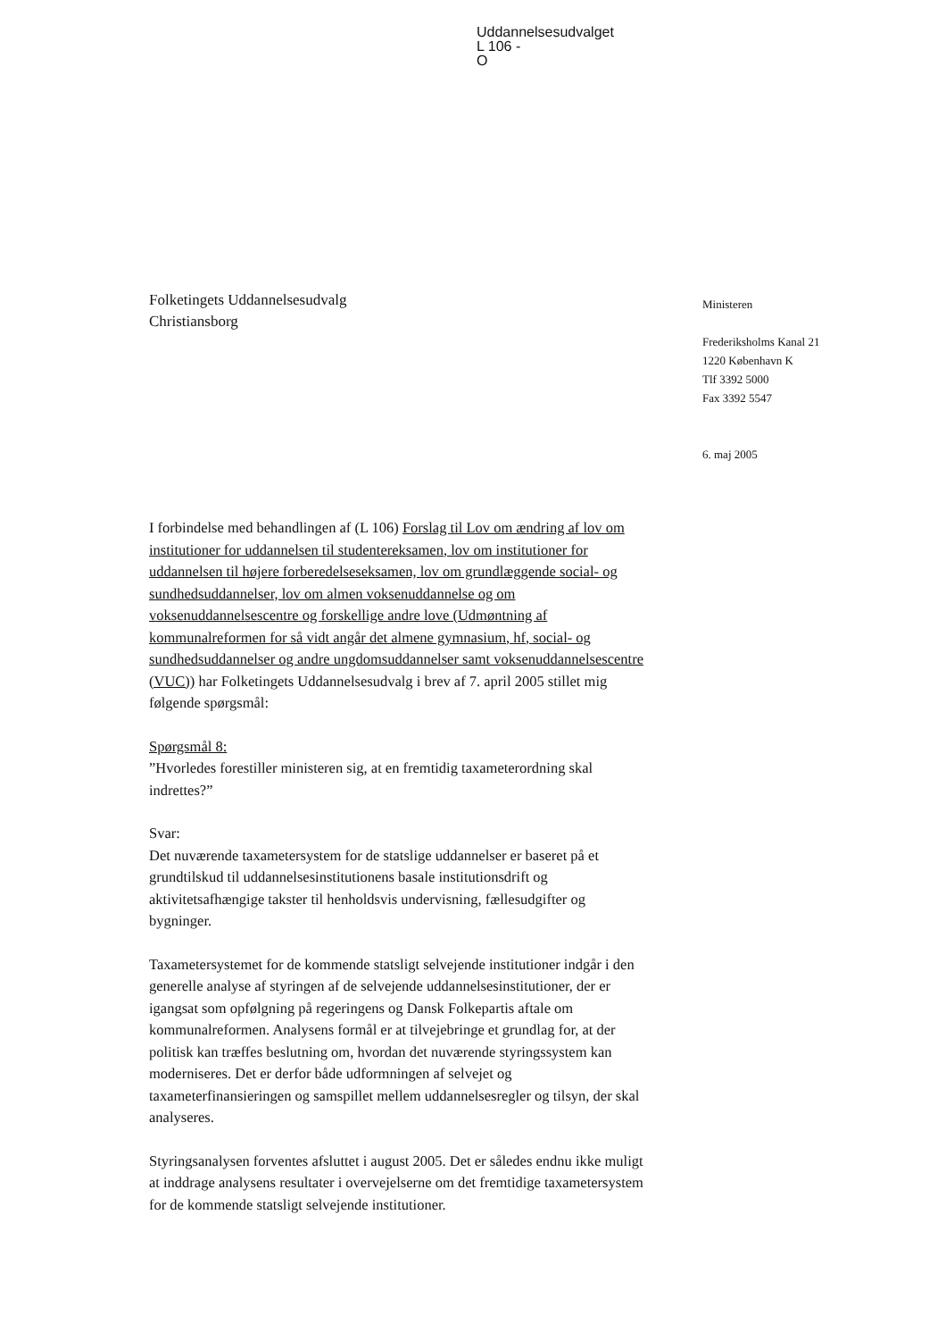Uddannelsesudvalget
L 106 -
O
Folketingets Uddannelsesudvalg
Christiansborg
Ministeren
Frederiksholms Kanal 21
1220 København K
Tlf 3392 5000
Fax 3392 5547
6. maj 2005
I forbindelse med behandlingen af (L 106) Forslag til Lov om ændring af lov om institutioner for uddannelsen til studentereksamen, lov om institutioner for uddannelsen til højere forberedelseseksamen, lov om grundlæggende social- og sundhedsuddannelser, lov om almen voksenuddannelse og om voksenuddannelsescentre og forskellige andre love (Udmøntning af kommunalreformen for så vidt angår det almene gymnasium, hf, social- og sundhedsuddannelser og andre ungdomsuddannelser samt voksenuddannelsescentre (VUC)) har Folketingets Uddannelsesudvalg i brev af 7. april 2005 stillet mig følgende spørgsmål:
Spørgsmål 8:
”Hvorledes forestiller ministeren sig, at en fremtidig taxameterordning skal indrettes?”
Svar:
Det nuværende taxametersystem for de statslige uddannelser er baseret på et grundtilskud til uddannelsesinstitutionens basale institutionsdrift og aktivitetsafhængige takster til henholdsvis undervisning, fællesudgifter og bygninger.
Taxametersystemet for de kommende statsligt selvejende institutioner indgår i den generelle analyse af styringen af de selvejende uddannelsesinstitutioner, der er igangsat som opfølgning på regeringens og Dansk Folkepartis aftale om kommunalreformen. Analysens formål er at tilvejebringe et grundlag for, at der politisk kan træffes beslutning om, hvordan det nuværende styringssystem kan moderniseres. Det er derfor både udformningen af selvejet og taxameterfinansieringen og samspillet mellem uddannelsesregler og tilsyn, der skal analyseres.
Styringsanalysen forventes afsluttet i august 2005. Det er således endnu ikke muligt at inddrage analysens resultater i overvejelserne om det fremtidige taxametersystem for de kommende statsligt selvejende institutioner.